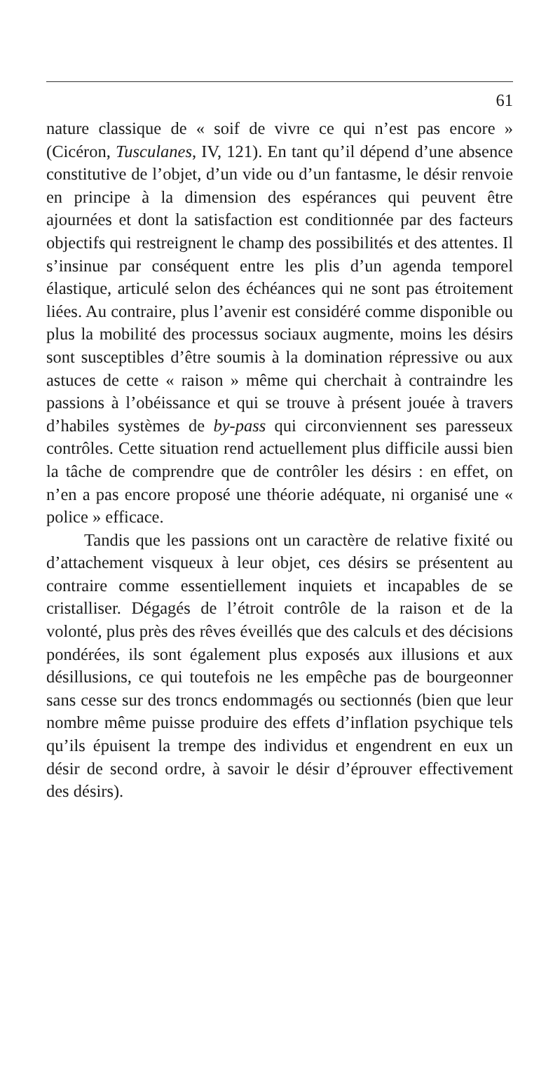61
nature classique de « soif de vivre ce qui n’est pas encore » (Cicéron, Tusculanes, IV, 121). En tant qu’il dépend d’une absence constitutive de l’objet, d’un vide ou d’un fantasme, le désir renvoie en principe à la dimension des espérances qui peuvent être ajournées et dont la satisfaction est conditionnée par des facteurs objectifs qui restreignent le champ des possibilités et des attentes. Il s’insinue par conséquent entre les plis d’un agenda temporel élastique, articulé selon des échéances qui ne sont pas étroitement liées. Au contraire, plus l’avenir est considéré comme disponible ou plus la mobilité des processus sociaux augmente, moins les désirs sont susceptibles d’être soumis à la domination répressive ou aux astuces de cette « raison » même qui cherchait à contraindre les passions à l’obéissance et qui se trouve à présent jouée à travers d’habiles systèmes de by-pass qui circonviennent ses paresseux contrôles. Cette situation rend actuellement plus difficile aussi bien la tâche de comprendre que de contrôler les désirs : en effet, on n’en a pas encore proposé une théorie adéquate, ni organisé une « police » efficace.
Tandis que les passions ont un caractère de relative fixité ou d’attachement visqueux à leur objet, ces désirs se présentent au contraire comme essentiellement inquiets et incapables de se cristalliser. Dégagés de l’étroit contrôle de la raison et de la volonté, plus près des rêves éveillés que des calculs et des décisions pondérées, ils sont également plus exposés aux illusions et aux désillusions, ce qui toutefois ne les empêche pas de bourgeonner sans cesse sur des troncs endommagés ou sectionnés (bien que leur nombre même puisse produire des effets d’inflation psychique tels qu’ils épuisent la trempe des individus et engendrent en eux un désir de second ordre, à savoir le désir d’éprouver effectivement des désirs).